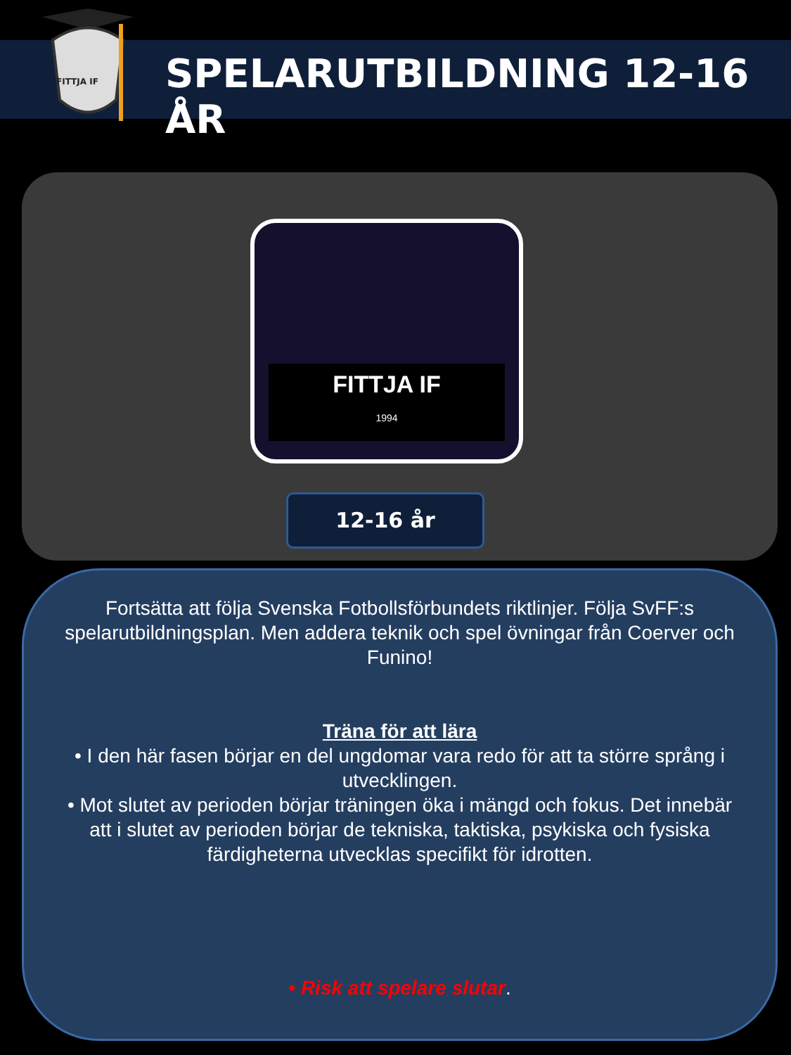FITTJA IF
SPELARUTBILDNING 12-16 ÅR
FITTJA IF
1994
12-16 år
Fortsätta att följa Svenska Fotbollsförbundets riktlinjer. Följa SvFF:s spelarutbildningsplan. Men addera teknik och spel övningar från Coerver och Funino!
Träna för att lära
• I den här fasen börjar en del ungdomar vara redo för att ta större språng i utvecklingen.
• Mot slutet av perioden börjar träningen öka i mängd och fokus. Det innebär att i slutet av perioden börjar de tekniska, taktiska, psykiska och fysiska färdigheterna utvecklas specifikt för idrotten.
• Risk att spelare slutar.